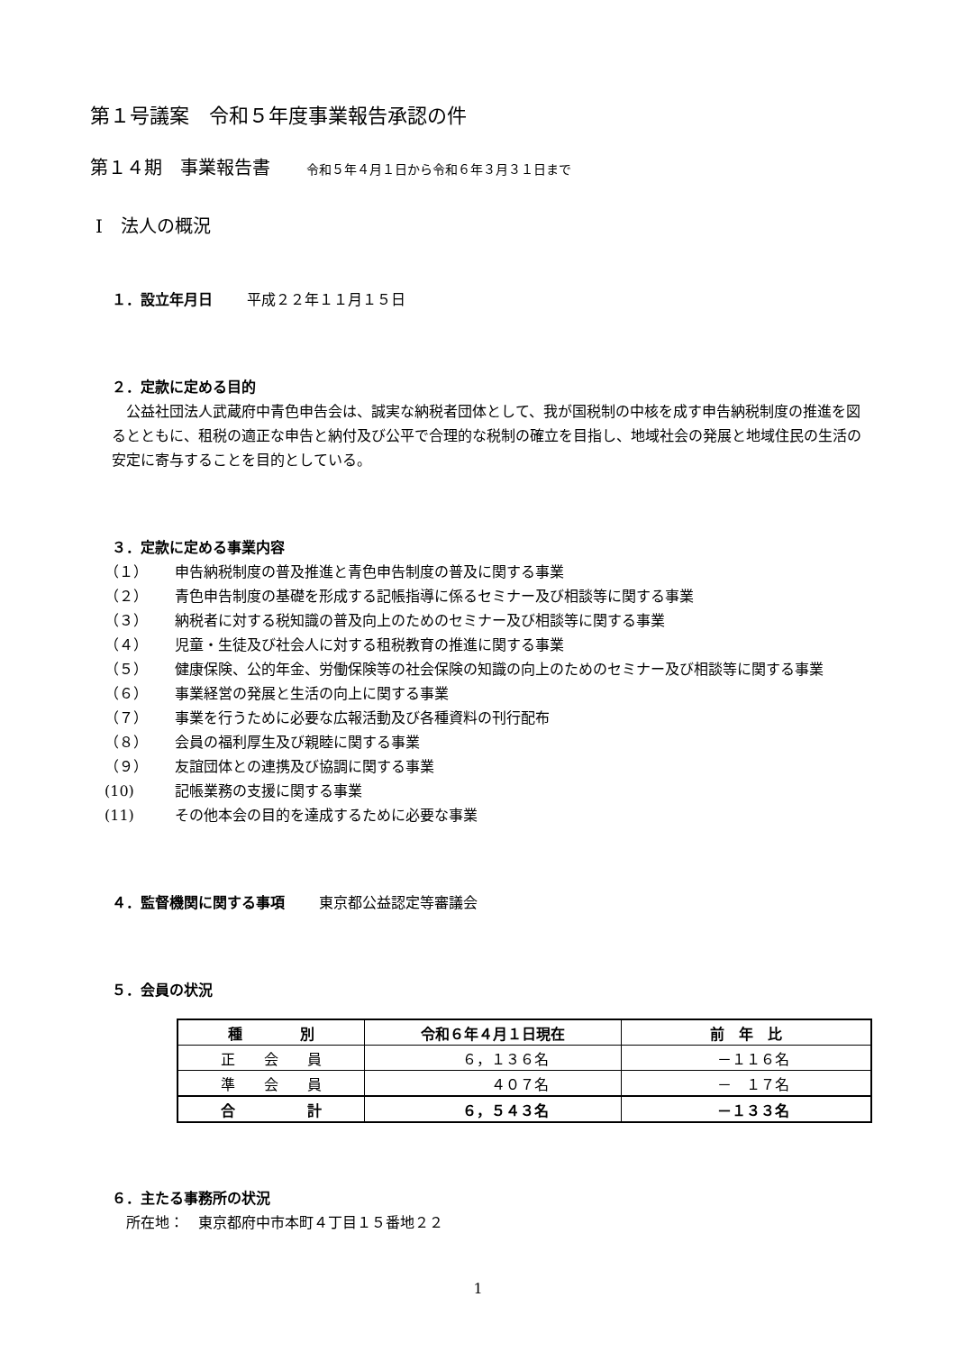第１号議案　令和５年度事業報告承認の件
第１４期　事業報告書 令和５年４月１日から令和６年３月３１日まで
Ⅰ　法人の概況
１．設立年月日　　 平成２２年１１月１５日
２．定款に定める目的
　公益社団法人武蔵府中青色申告会は、誠実な納税者団体として、我が国税制の中核を成す申告納税制度の推進を図るとともに、租税の適正な申告と納付及び公平で合理的な税制の確立を目指し、地域社会の発展と地域住民の生活の安定に寄与することを目的としている。
３．定款に定める事業内容
（１） 申告納税制度の普及推進と青色申告制度の普及に関する事業
（２） 青色申告制度の基礎を形成する記帳指導に係るセミナー及び相談等に関する事業
（３） 納税者に対する税知識の普及向上のためのセミナー及び相談等に関する事業
（４） 児童・生徒及び社会人に対する租税教育の推進に関する事業
（５） 健康保険、公的年金、労働保険等の社会保険の知識の向上のためのセミナー及び相談等に関する事業
（６） 事業経営の発展と生活の向上に関する事業
（７） 事業を行うために必要な広報活動及び各種資料の刊行配布
（８） 会員の福利厚生及び親睦に関する事業
（９） 友誼団体との連携及び協調に関する事業
(10) 記帳業務の支援に関する事業
(11) その他本会の目的を達成するために必要な事業
４．監督機関に関する事項　　 東京都公益認定等審議会
５．会員の状況
| 種 別 | 令和６年４月１日現在 | 前 年 比 |
| --- | --- | --- |
| 正 会 員 | ６，１３６名 | －１１６名 |
| 準 会 員 | ４０７名 | － １７名 |
| 合 計 | ６，５４３名 | －１３３名 |
６．主たる事務所の状況
　所在地：　東京都府中市本町４丁目１５番地２２
1